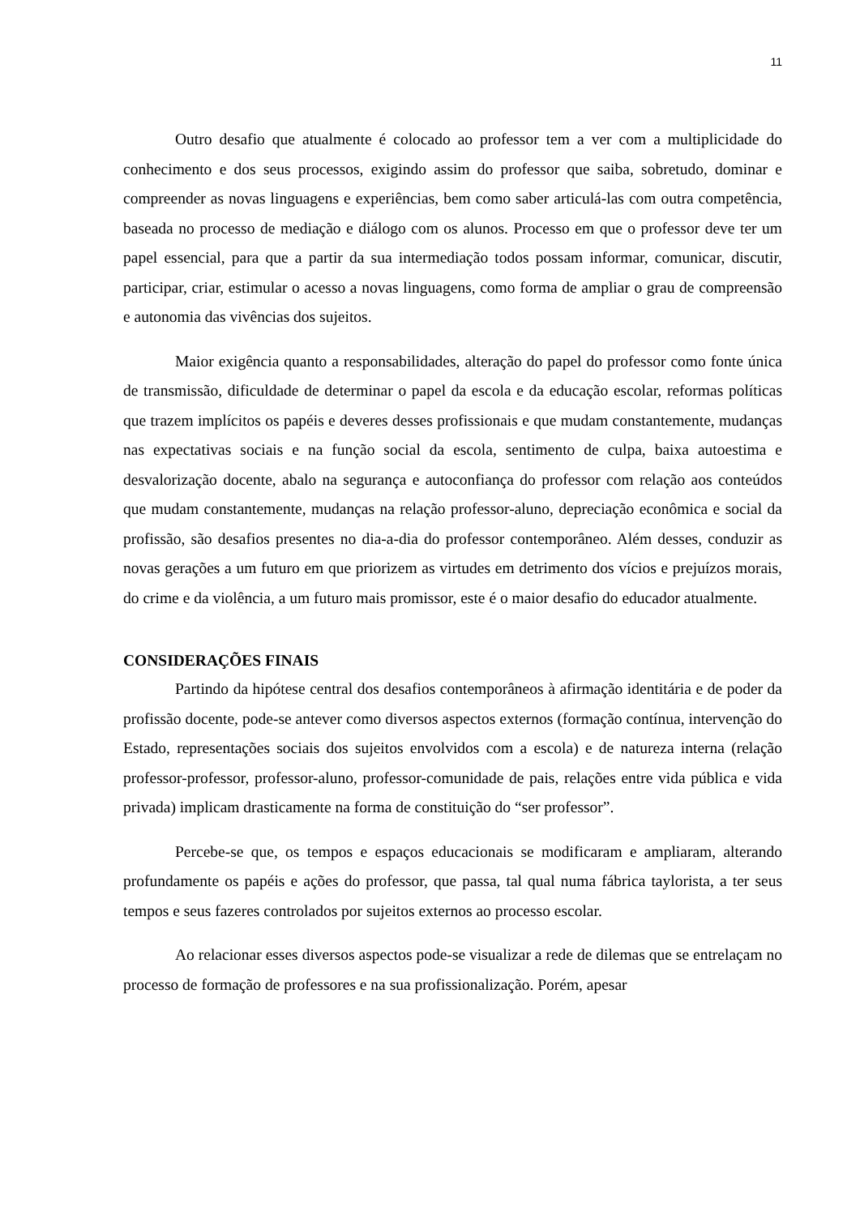11
Outro desafio que atualmente é colocado ao professor tem a ver com a multiplicidade do conhecimento e dos seus processos, exigindo assim do professor que saiba, sobretudo, dominar e compreender as novas linguagens e experiências, bem como saber articulá-las com outra competência, baseada no processo de mediação e diálogo com os alunos. Processo em que o professor deve ter um papel essencial, para que a partir da sua intermediação todos possam informar, comunicar, discutir, participar, criar, estimular o acesso a novas linguagens, como forma de ampliar o grau de compreensão e autonomia das vivências dos sujeitos.
Maior exigência quanto a responsabilidades, alteração do papel do professor como fonte única de transmissão, dificuldade de determinar o papel da escola e da educação escolar, reformas políticas que trazem implícitos os papéis e deveres desses profissionais e que mudam constantemente, mudanças nas expectativas sociais e na função social da escola, sentimento de culpa, baixa autoestima e desvalorização docente, abalo na segurança e autoconfiança do professor com relação aos conteúdos que mudam constantemente, mudanças na relação professor-aluno, depreciação econômica e social da profissão, são desafios presentes no dia-a-dia do professor contemporâneo. Além desses, conduzir as novas gerações a um futuro em que priorizem as virtudes em detrimento dos vícios e prejuízos morais, do crime e da violência, a um futuro mais promissor, este é o maior desafio do educador atualmente.
CONSIDERAÇÕES FINAIS
Partindo da hipótese central dos desafios contemporâneos à afirmação identitária e de poder da profissão docente, pode-se antever como diversos aspectos externos (formação contínua, intervenção do Estado, representações sociais dos sujeitos envolvidos com a escola) e de natureza interna (relação professor-professor, professor-aluno, professor-comunidade de pais, relações entre vida pública e vida privada) implicam drasticamente na forma de constituição do “ser professor”.
Percebe-se que, os tempos e espaços educacionais se modificaram e ampliaram, alterando profundamente os papéis e ações do professor, que passa, tal qual numa fábrica taylorista, a ter seus tempos e seus fazeres controlados por sujeitos externos ao processo escolar.
Ao relacionar esses diversos aspectos pode-se visualizar a rede de dilemas que se entrelaçam no processo de formação de professores e na sua profissionalização. Porém, apesar